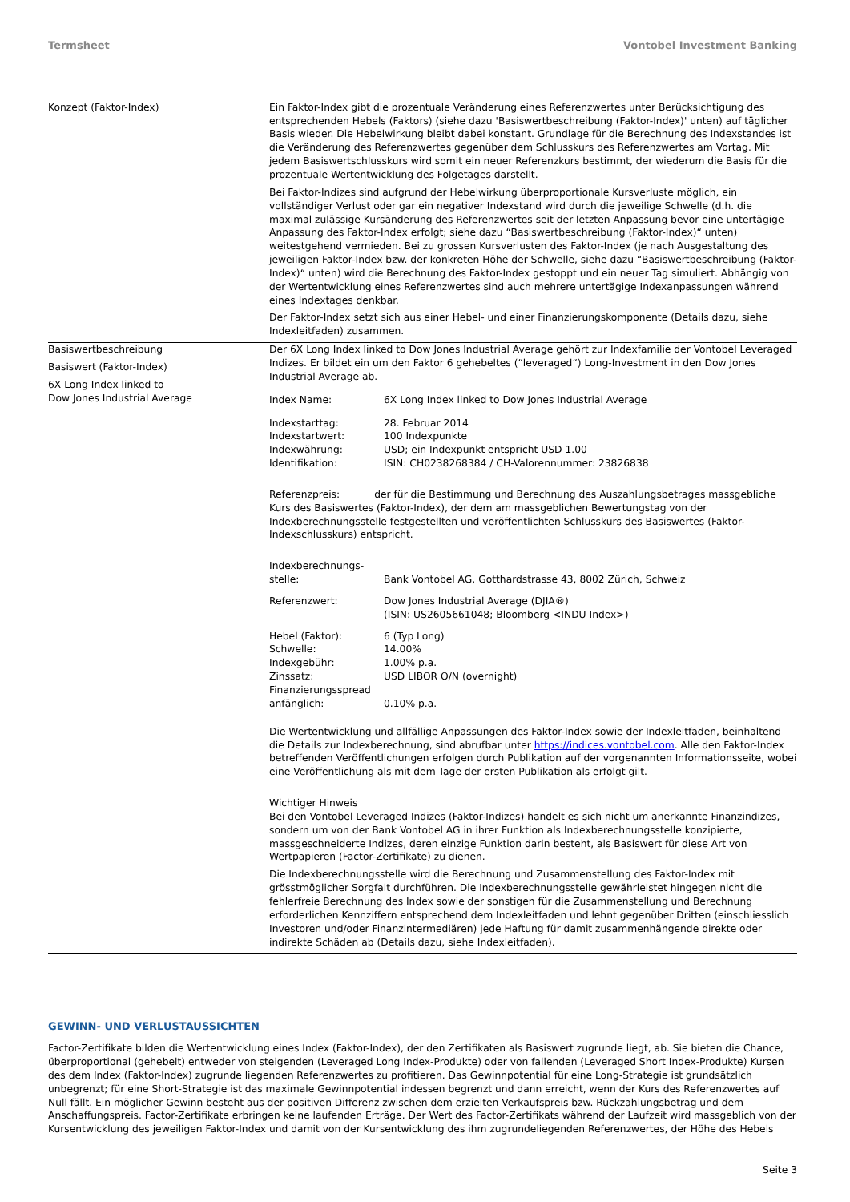Termsheet Vontobel Investment Banking
| Konzept (Faktor-Index) | Ein Faktor-Index gibt die prozentuale Veränderung eines Referenzwertes unter Berücksichtigung des entsprechenden Hebels (Faktors) (siehe dazu 'Basiswertbeschreibung (Faktor-Index)' unten) auf täglicher Basis wieder. Die Hebelwirkung bleibt dabei konstant. Grundlage für die Berechnung des Indexstandes ist die Veränderung des Referenzwertes gegenüber dem Schlusskurs des Referenzwertes am Vortag. Mit jedem Basiswertschlusskurs wird somit ein neuer Referenzkurs bestimmt, der wiederum die Basis für die prozentuale Wertentwicklung des Folgetages darstellt. Bei Faktor-Indizes sind aufgrund der Hebelwirkung überproportionale Kursverluste möglich, ein vollständiger Verlust oder gar ein negativer Indexstand wird durch die jeweilige Schwelle (d.h. die maximal zulässige Kursänderung des Referenzwertes seit der letzten Anpassung bevor eine untertägige Anpassung des Faktor-Index erfolgt; siehe dazu “Basiswertbeschreibung (Faktor-Index)“ unten) weitestgehend vermieden. Bei zu grossen Kursverlusten des Faktor-Index (je nach Ausgestaltung des jeweiligen Faktor-Index bzw. der konkreten Höhe der Schwelle, siehe dazu “Basiswertbeschreibung (Faktor-Index)“ unten) wird die Berechnung des Faktor-Index gestoppt und ein neuer Tag simuliert. Abhängig von der Wertentwicklung eines Referenzwertes sind auch mehrere untertägige Indexanpassungen während eines Indextages denkbar. Der Faktor-Index setzt sich aus einer Hebel- und einer Finanzierungskomponente (Details dazu, siehe Indexleitfaden) zusammen. |
| Basiswertbeschreibung Basiswert (Faktor-Index) 6X Long Index linked to Dow Jones Industrial Average | Der 6X Long Index linked to Dow Jones Industrial Average gehört zur Indexfamilie der Vontobel Leveraged Indizes. Er bildet ein um den Faktor 6 gehebeltes (“leveraged“) Long-Investment in den Dow Jones Industrial Average ab. / Index Name: / 6X Long Index linked to Dow Jones Industrial Average / / Indexstarttag: / 28. Februar 2014 / / Indexstartwert: / 100 Indexpunkte / / Indexwährung: / USD; ein Indexpunkt entspricht USD 1.00 / / Identifikation: / ISIN: CH0238268384 / CH-Valorennummer: 23826838 / Referenzpreis: der für die Bestimmung und Berechnung des Auszahlungsbetrages massgebliche Kurs des Basiswertes (Faktor-Index), der dem am massgeblichen Bewertungstag von der Indexberechnungsstelle festgestellten und veröffentlichten Schlusskurs des Basiswertes (Faktor-Indexschlusskurs) entspricht. / Indexberechnungs- stelle: / Bank Vontobel AG, Gotthardstrasse 43, 8002 Zürich, Schweiz / / Referenzwert: / Dow Jones Industrial Average (DJIA®) (ISIN: US2605661048; Bloomberg <INDU Index>) / / Hebel (Faktor): / 6 (Typ Long) / / Schwelle: / 14.00% / / Indexgebühr: / 1.00% p.a. / / Zinssatz: / USD LIBOR O/N (overnight) / / Finanzierungsspread anfänglich: / 0.10% p.a. / Die Wertentwicklung und allfällige Anpassungen des Faktor-Index sowie der Indexleitfaden, beinhaltend die Details zur Indexberechnung, sind abrufbar unter https://indices.vontobel.com . Alle den Faktor-Index betreffenden Veröffentlichungen erfolgen durch Publikation auf der vorgenannten Informationsseite, wobei eine Veröffentlichung als mit dem Tage der ersten Publikation als erfolgt gilt. Wichtiger Hinweis Bei den Vontobel Leveraged Indizes (Faktor-Indizes) handelt es sich nicht um anerkannte Finanzindizes, sondern um von der Bank Vontobel AG in ihrer Funktion als Indexberechnungsstelle konzipierte, massgeschneiderte Indizes, deren einzige Funktion darin besteht, als Basiswert für diese Art von Wertpapieren (Factor-Zertifikate) zu dienen. Die Indexberechnungsstelle wird die Berechnung und Zusammenstellung des Faktor-Index mit grösstmöglicher Sorgfalt durchführen. Die Indexberechnungsstelle gewährleistet hingegen nicht die fehlerfreie Berechnung des Index sowie der sonstigen für die Zusammenstellung und Berechnung erforderlichen Kennziffern entsprechend dem Indexleitfaden und lehnt gegenüber Dritten (einschliesslich Investoren und/oder Finanzintermediären) jede Haftung für damit zusammenhängende direkte oder indirekte Schäden ab (Details dazu, siehe Indexleitfaden). |
GEWINN- UND VERLUSTAUSSICHTEN
Factor-Zertifikate bilden die Wertentwicklung eines Index (Faktor-Index), der den Zertifikaten als Basiswert zugrunde liegt, ab. Sie bieten die Chance, überproportional (gehebelt) entweder von steigenden (Leveraged Long Index-Produkte) oder von fallenden (Leveraged Short Index-Produkte) Kursen des dem Index (Faktor-Index) zugrunde liegenden Referenzwertes zu profitieren. Das Gewinnpotential für eine Long-Strategie ist grundsätzlich unbegrenzt; für eine Short-Strategie ist das maximale Gewinnpotential indessen begrenzt und dann erreicht, wenn der Kurs des Referenzwertes auf Null fällt. Ein möglicher Gewinn besteht aus der positiven Differenz zwischen dem erzielten Verkaufspreis bzw. Rückzahlungsbetrag und dem Anschaffungspreis. Factor-Zertifikate erbringen keine laufenden Erträge. Der Wert des Factor-Zertifikats während der Laufzeit wird massgeblich von der Kursentwicklung des jeweiligen Faktor-Index und damit von der Kursentwicklung des ihm zugrundeliegenden Referenzwertes, der Höhe des Hebels
Seite 3